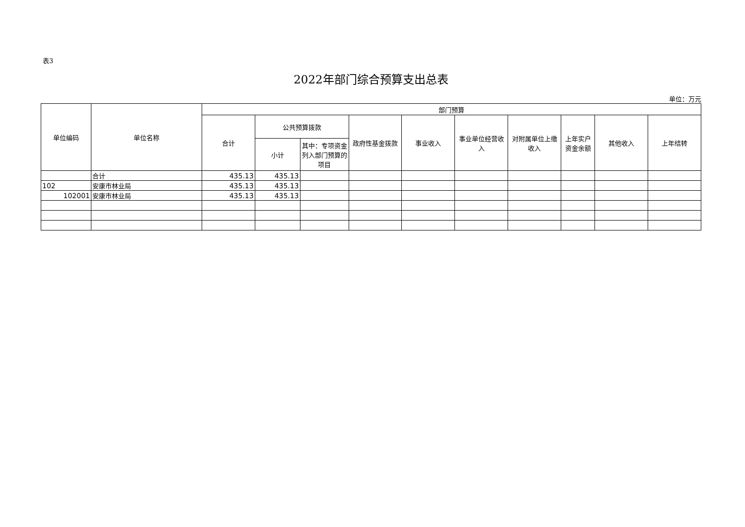表3
2022年部门综合预算支出总表
单位：万元
| 单位编码 | 单位名称 | 部门预算 | | | | | | | | | |
| --- | --- | --- | --- | --- | --- | --- | --- | --- | --- | --- | --- |
| | | 合计 | 公共预算拨款 | | 政府性基金拨款 | 事业收入 | 事业单位经营收入 | 对附属单位上缴收入 | 上年实户资金余额 | 其他收入 | 上年结转 |
| | | | 小计 | 其中：专项资金列入部门预算的项目 | | | | | | | |
| | 合计 | 435.13 | 435.13 | | | | | | | | |
| 102 | 安康市林业局 | 435.13 | 435.13 | | | | | | | | |
| 102001 | 安康市林业局 | 435.13 | 435.13 | | | | | | | | |